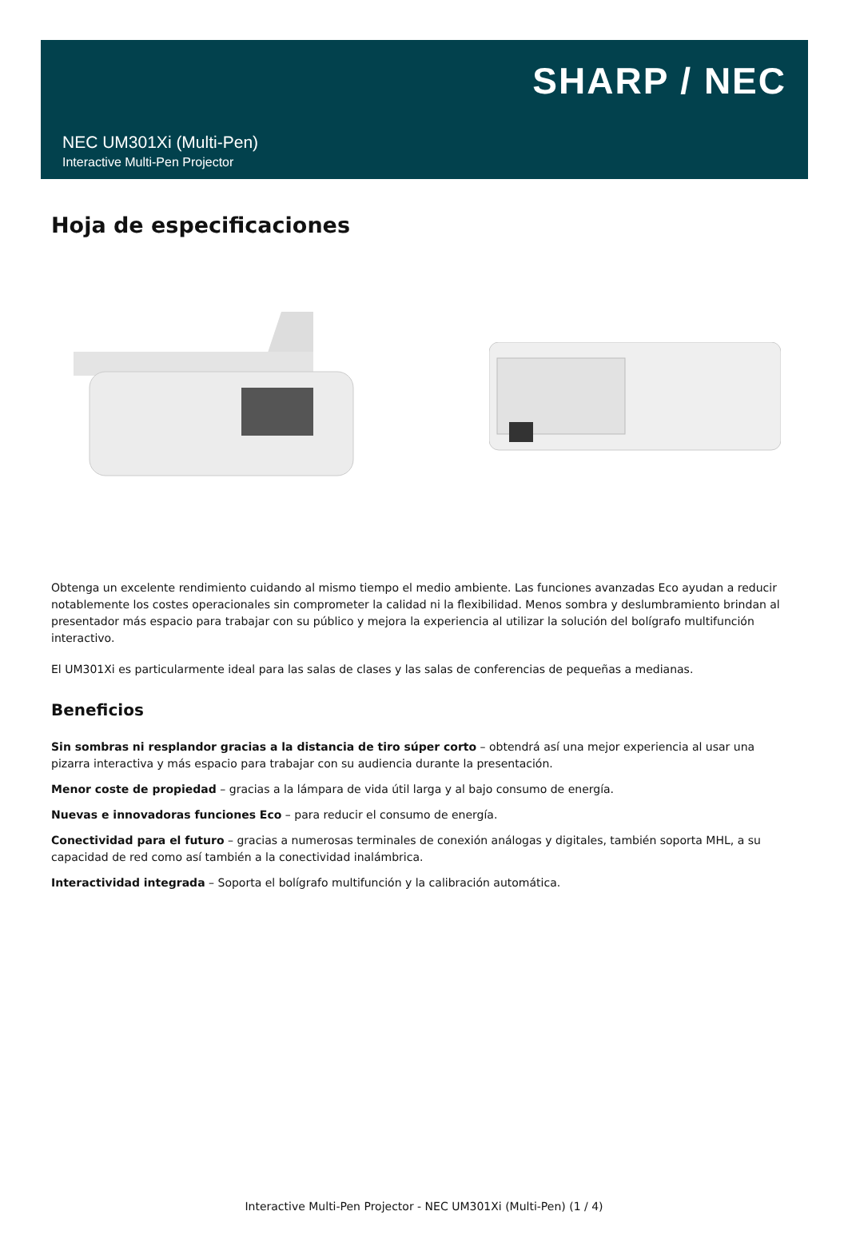SHARP / NEC
NEC UM301Xi (Multi-Pen)
Interactive Multi-Pen Projector
Hoja de especificaciones
Obtenga un excelente rendimiento cuidando al mismo tiempo el medio ambiente. Las funciones avanzadas Eco ayudan a reducir notablemente los costes operacionales sin comprometer la calidad ni la flexibilidad. Menos sombra y deslumbramiento brindan al presentador más espacio para trabajar con su público y mejora la experiencia al utilizar la solución del bolígrafo multifunción interactivo.
El UM301Xi es particularmente ideal para las salas de clases y las salas de conferencias de pequeñas a medianas.
Beneficios
Sin sombras ni resplandor gracias a la distancia de tiro súper corto – obtendrá así una mejor experiencia al usar una pizarra interactiva y más espacio para trabajar con su audiencia durante la presentación.
Menor coste de propiedad – gracias a la lámpara de vida útil larga y al bajo consumo de energía.
Nuevas e innovadoras funciones Eco – para reducir el consumo de energía.
Conectividad para el futuro – gracias a numerosas terminales de conexión análogas y digitales, también soporta MHL, a su capacidad de red como así también a la conectividad inalámbrica.
Interactividad integrada – Soporta el bolígrafo multifunción y la calibración automática.
Interactive Multi-Pen Projector - NEC UM301Xi (Multi-Pen) (1 / 4)